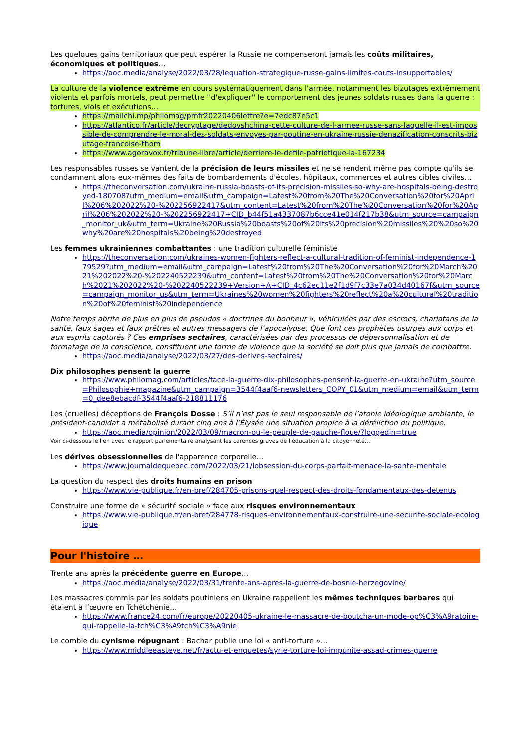Les quelques gains territoriaux que peut espérer la Russie ne compenseront jamais les coûts militaires, économiques et politiques…
https://aoc.media/analyse/2022/03/28/lequation-strategique-russe-gains-limites-couts-insupportables/
La culture de la violence extrême en cours systématiquement dans l'armée, notamment les bizutages extrêmement violents et parfois mortels, peut permettre ''d'expliquer'' le comportement des jeunes soldats russes dans la guerre : tortures, viols et exécutions…
https://mailchi.mp/philomag/pmfr20220406lettre?e=7edc87e5c1
https://atlantico.fr/article/decryptage/dedovshchina-cette-culture-de-l-armee-russe-sans-laquelle-il-est-impossible-de-comprendre-le-moral-des-soldats-envoyes-par-poutine-en-ukraine-russie-denazification-conscrits-bizutage-francoise-thom
https://www.agoravox.fr/tribune-libre/article/derriere-le-defile-patriotique-la-167234
Les responsables russes se vantent de la précision de leurs missiles et ne se rendent même pas compte qu'ils se condamnent alors eux-mêmes des faits de bombardements d'écoles, hôpitaux, commerces et autres cibles civiles…
https://theconversation.com/ukraine-russia-boasts-of-its-precision-missiles-so-why-are-hospitals-being-destroyed-180708?utm_medium=email&utm_campaign=Latest%20from%20The%20Conversation%20for%20April%206%202022%20-%202256922417&utm_content=Latest%20from%20The%20Conversation%20for%20April%206%202022%20-%202256922417+CID_b44f51a4337087b6cce41e014f217b38&utm_source=campaign_monitor_uk&utm_term=Ukraine%20Russia%20boasts%20of%20its%20precision%20missiles%20%20so%20why%20are%20hospitals%20being%20destroyed
Les femmes ukrainiennes combattantes : une tradition culturelle féministe
https://theconversation.com/ukraines-women-fighters-reflect-a-cultural-tradition-of-feminist-independence-179529?utm_medium=email&utm_campaign=Latest%20from%20The%20Conversation%20for%20March%2021%202022%20-%202240522239&utm_content=Latest%20from%20The%20Conversation%20for%20March%2021%202022%20-%202240522239+Version+A+CID_4c62ec11e2f1d9f7c33e7a034d40167f&utm_source=campaign_monitor_us&utm_term=Ukraines%20women%20fighters%20reflect%20a%20cultural%20tradition%20of%20feminist%20independence
Notre temps abrite de plus en plus de pseudos « doctrines du bonheur », véhiculées par des escrocs, charlatans de la santé, faux sages et faux prêtres et autres messagers de l’apocalypse. Que font ces prophètes usurpés aux corps et aux esprits capturés ? Ces emprises sectaires, caractérisées par des processus de dépersonnalisation et de formatage de la conscience, constituent une forme de violence que la société se doit plus que jamais de combattre.
https://aoc.media/analyse/2022/03/27/des-derives-sectaires/
Dix philosophes pensent la guerre
https://www.philomag.com/articles/face-la-guerre-dix-philosophes-pensent-la-guerre-en-ukraine?utm_source=Philosophie+magazine&utm_campaign=3544f4aaf6-newsletters_COPY_01&utm_medium=email&utm_term=0_dee8ebacdf-3544f4aaf6-218811176
Les (cruelles) déceptions de François Dosse : S’il n’est pas le seul responsable de l’atonie idéologique ambiante, le président-candidat a métabolisé durant cinq ans à l’Élysée une situation propice à la déréliction du politique.
https://aoc.media/opinion/2022/03/09/macron-ou-le-peuple-de-gauche-floue/?loggedin=true
Voir ci-dessous le lien avec le rapport parlementaire analysant les carences graves de l'éducation à la citoyenneté…
Les dérives obsessionnelles de l'apparence corporelle…
https://www.journaldequebec.com/2022/03/21/lobsession-du-corps-parfait-menace-la-sante-mentale
La question du respect des droits humains en prison
https://www.vie-publique.fr/en-bref/284705-prisons-quel-respect-des-droits-fondamentaux-des-detenus
Construire une forme de « sécurité sociale » face aux risques environnementaux
https://www.vie-publique.fr/en-bref/284778-risques-environnementaux-construire-une-securite-sociale-ecologique
Pour l'histoire …
Trente ans après la précédente guerre en Europe…
https://aoc.media/analyse/2022/03/31/trente-ans-apres-la-guerre-de-bosnie-herzegovine/
Les massacres commis par les soldats poutiniens en Ukraine rappellent les mêmes techniques barbares qui étaient à l’œuvre en Tchétchénie…
https://www.france24.com/fr/europe/20220405-ukraine-le-massacre-de-boutcha-un-mode-op%C3%A9ratoire-qui-rappelle-la-tch%C3%A9tch%C3%A9nie
Le comble du cynisme répugnant : Bachar publie une loi « anti-torture »…
https://www.middleeasteye.net/fr/actu-et-enquetes/syrie-torture-loi-impunite-assad-crimes-guerre